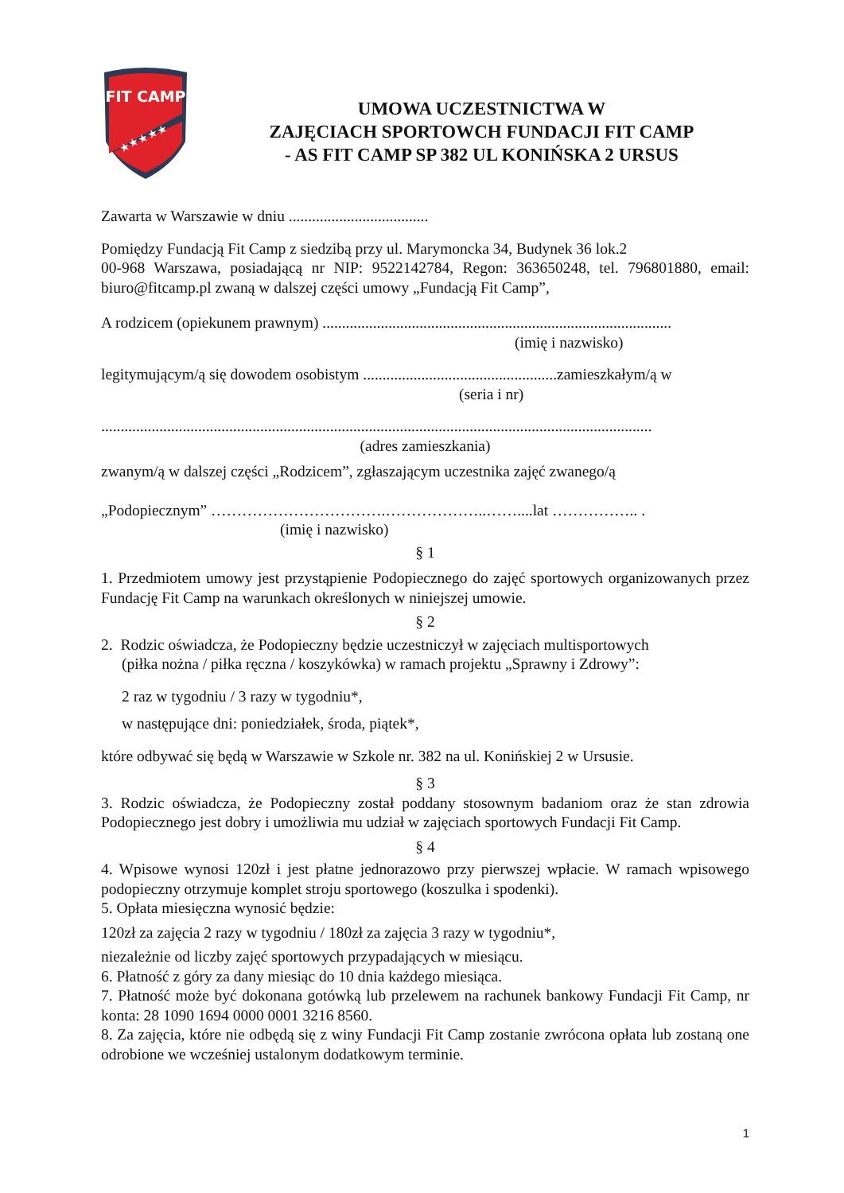FIT CAMP
★★★★★
UMOWA UCZESTNICTWA W
ZAJĘCIACH SPORTOWCH FUNDACJI FIT CAMP
- AS FIT CAMP SP 382 UL KONIŃSKA 2 URSUS
Zawarta w Warszawie w dniu ....................................
Pomiędzy Fundacją Fit Camp z siedzibą przy ul. Marymoncka 34, Budynek 36 lok.2
00-968 Warszawa, posiadającą nr NIP: 9522142784, Regon: 363650248, tel. 796801880, email: biuro@fitcamp.pl zwaną w dalszej części umowy „Fundacją Fit Camp”,
A rodzicem (opiekunem prawnym) ..........................................................................................
(imię i nazwisko)
legitymującym/ą się dowodem osobistym ..................................................zamieszkałym/ą w
(seria i nr)
..............................................................................................................................................
(adres zamieszkania)
zwanym/ą w dalszej części „Rodzicem”, zgłaszającym uczestnika zajęć zwanego/ą
„Podopiecznym” …………………………….………………..……....lat …………….. .
(imię i nazwisko)
§ 1
1. Przedmiotem umowy jest przystąpienie Podopiecznego do zajęć sportowych organizowanych przez Fundację Fit Camp na warunkach określonych w niniejszej umowie.
§ 2
2. Rodzic oświadcza, że Podopieczny będzie uczestniczył w zajęciach multisportowych
(piłka nożna / piłka ręczna / koszykówka) w ramach projektu „Sprawny i Zdrowy”:
2 raz w tygodniu / 3 razy w tygodniu*,
w następujące dni: poniedziałek, środa, piątek*,
które odbywać się będą w Warszawie w Szkole nr. 382 na ul. Konińskiej 2 w Ursusie.
§ 3
3. Rodzic oświadcza, że Podopieczny został poddany stosownym badaniom oraz że stan zdrowia Podopiecznego jest dobry i umożliwia mu udział w zajęciach sportowych Fundacji Fit Camp.
§ 4
4. Wpisowe wynosi 120zł i jest płatne jednorazowo przy pierwszej wpłacie. W ramach wpisowego podopieczny otrzymuje komplet stroju sportowego (koszulka i spodenki).
5. Opłata miesięczna wynosić będzie:
120zł za zajęcia 2 razy w tygodniu / 180zł za zajęcia 3 razy w tygodniu*,
niezależnie od liczby zajęć sportowych przypadających w miesiącu.
6. Płatność z góry za dany miesiąc do 10 dnia każdego miesiąca.
7. Płatność może być dokonana gotówką lub przelewem na rachunek bankowy Fundacji Fit Camp, nr konta: 28 1090 1694 0000 0001 3216 8560.
8. Za zajęcia, które nie odbędą się z winy Fundacji Fit Camp zostanie zwrócona opłata lub zostaną one odrobione we wcześniej ustalonym dodatkowym terminie.
1